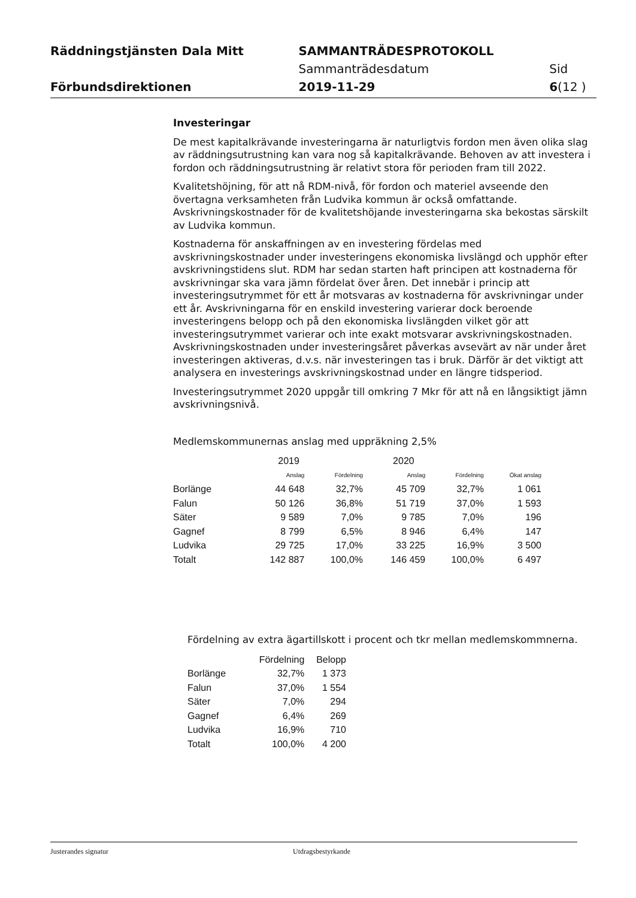| Räddningstjänsten Dala Mitt | SAMMANTRÄDESPROTOKOLL | |
| | Sammanträdesdatum | Sid |
| Förbundsdirektionen | 2019-11-29 | 6 (12 ) |
Investeringar
De mest kapitalkrävande investeringarna är naturligtvis fordon men även olika slag av räddningsutrustning kan vara nog så kapitalkrävande. Behoven av att investera i fordon och räddningsutrustning är relativt stora för perioden fram till 2022.
Kvalitetshöjning, för att nå RDM-nivå, för fordon och materiel avseende den övertagna verksamheten från Ludvika kommun är också omfattande. Avskrivningskostnader för de kvalitetshöjande investeringarna ska bekostas särskilt av Ludvika kommun.
Kostnaderna för anskaffningen av en investering fördelas med avskrivningskostnader under investeringens ekonomiska livslängd och upphör efter avskrivningstidens slut. RDM har sedan starten haft principen att kostnaderna för avskrivningar ska vara jämn fördelat över åren. Det innebär i princip att investeringsutrymmet för ett år motsvaras av kostnaderna för avskrivningar under ett år. Avskrivningarna för en enskild investering varierar dock beroende investeringens belopp och på den ekonomiska livslängden vilket gör att investeringsutrymmet varierar och inte exakt motsvarar avskrivningskostnaden. Avskrivningskostnaden under investeringsåret påverkas avsevärt av när under året investeringen aktiveras, d.v.s. när investeringen tas i bruk. Därför är det viktigt att analysera en investerings avskrivningskostnad under en längre tidsperiod.
Investeringsutrymmet 2020 uppgår till omkring 7 Mkr för att nå en långsiktigt jämn avskrivningsnivå.
Medlemskommunernas anslag med uppräkning 2,5%
| | 2019 | | 2020 | | |
| --- | --- | --- | --- | --- | --- |
| | Anslag | Fördelning | Anslag | Fördelning | Ökat anslag |
| Borlänge | 44 648 | 32,7% | 45 709 | 32,7% | 1 061 |
| Falun | 50 126 | 36,8% | 51 719 | 37,0% | 1 593 |
| Säter | 9 589 | 7,0% | 9 785 | 7,0% | 196 |
| Gagnef | 8 799 | 6,5% | 8 946 | 6,4% | 147 |
| Ludvika | 29 725 | 17,0% | 33 225 | 16,9% | 3 500 |
| Totalt | 142 887 | 100,0% | 146 459 | 100,0% | 6 497 |
Fördelning av extra ägartillskott i procent och tkr mellan medlemskommnerna.
| | Fördelning | Belopp |
| --- | --- | --- |
| Borlänge | 32,7% | 1 373 |
| Falun | 37,0% | 1 554 |
| Säter | 7,0% | 294 |
| Gagnef | 6,4% | 269 |
| Ludvika | 16,9% | 710 |
| Totalt | 100,0% | 4 200 |
Justerandes signatur Utdragsbestyrkande